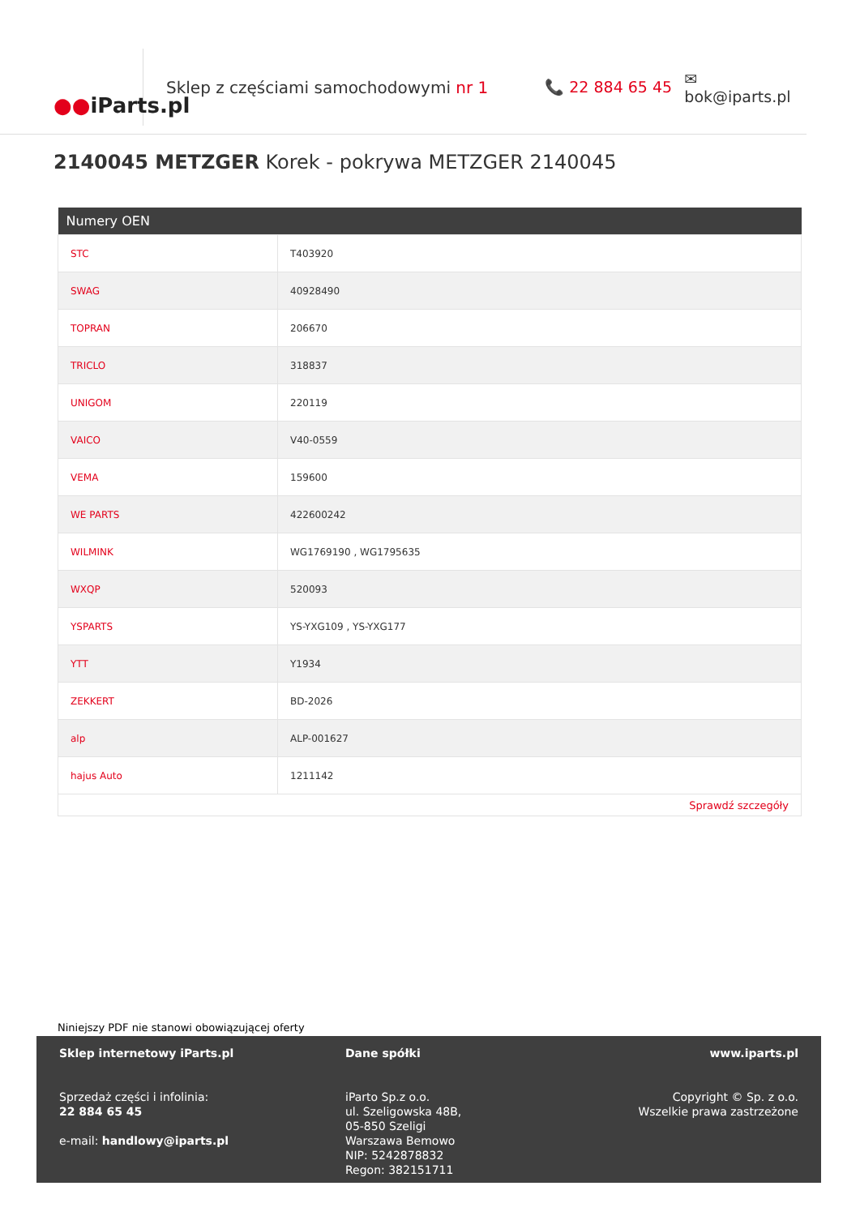●● iParts.pl
Sklep z częściami samochodowymi nr 1 📞 22 884 65 45 ✉ bok@iparts.pl
2140045 METZGER Korek - pokrywa METZGER 2140045
| Numery OEN | |
| --- | --- |
| STC | T403920 |
| SWAG | 40928490 |
| TOPRAN | 206670 |
| TRICLO | 318837 |
| UNIGOM | 220119 |
| VAICO | V40-0559 |
| VEMA | 159600 |
| WE PARTS | 422600242 |
| WILMINK | WG1769190 , WG1795635 |
| WXQP | 520093 |
| YSPARTS | YS-YXG109 , YS-YXG177 |
| YTT | Y1934 |
| ZEKKERT | BD-2026 |
| alp | ALP-001627 |
| hajus Auto | 1211142 |
| Sprawdź szczegóły | |
Niniejszy PDF nie stanowi obowiązującej oferty
Sklep internetowy iParts.pl
Sprzedaż części i infolinia:
22 884 65 45
e-mail: handlowy@iparts.pl
Dane spółki
iParto Sp.z o.o.
ul. Szeligowska 48B,
05-850 Szeligi
Warszawa Bemowo
NIP: 5242878832
Regon: 382151711
www.iparts.pl
Copyright © Sp. z o.o.
Wszelkie prawa zastrzeżone